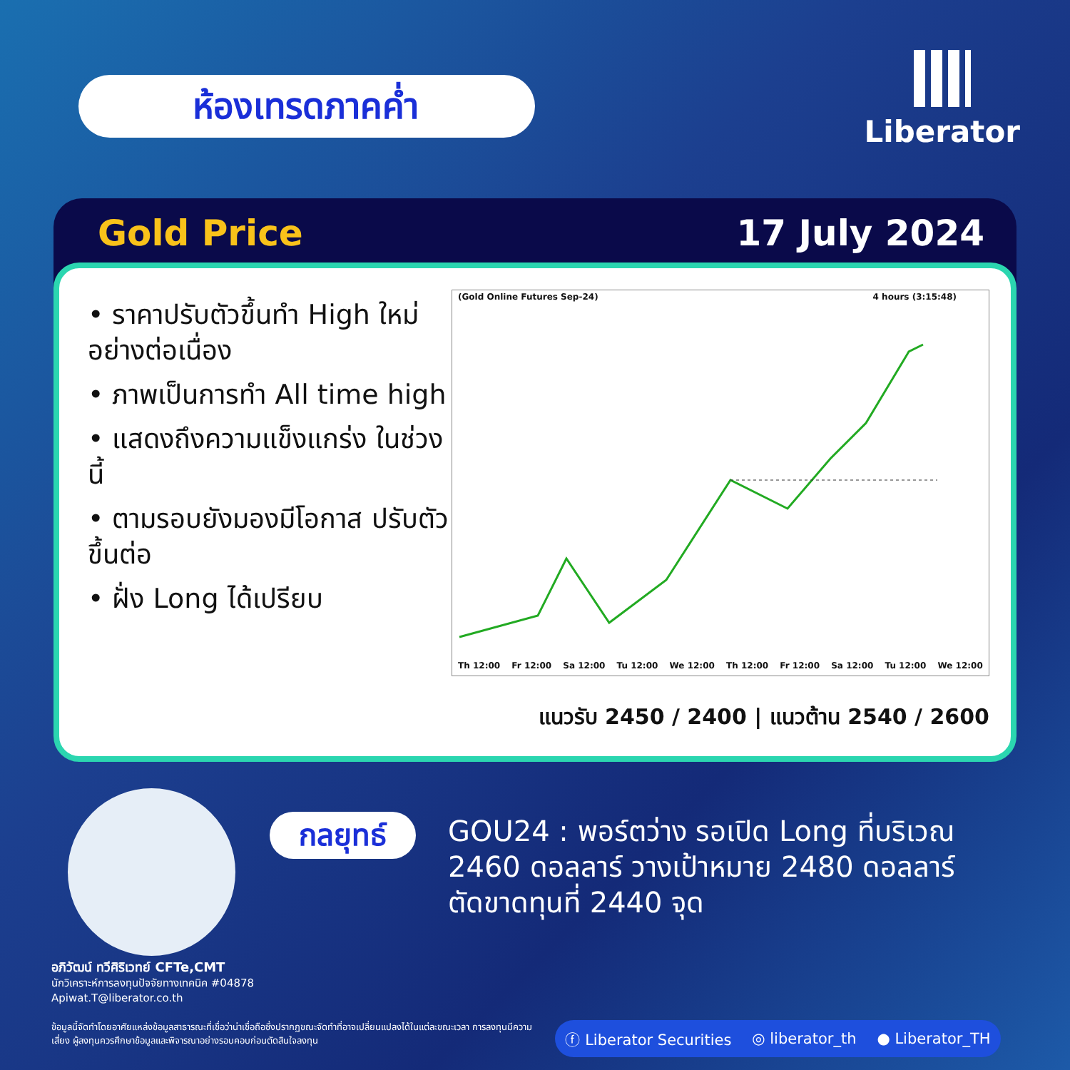ห้องเทรดภาคค่ำ
Liberator
Gold Price 17 July 2024
• ราคาปรับตัวขึ้นทำ High ใหม่ อย่างต่อเนื่อง
• ภาพเป็นการทำ All time high
• แสดงถึงความแข็งแกร่ง ในช่วงนี้
• ตามรอบยังมองมีโอกาส ปรับตัวขึ้นต่อ
• ฝั่ง Long ได้เปรียบ
(Gold Online Futures Sep-24) 4 hours (3:15:48)
Th 12:00 Fr 12:00 Sa 12:00 Tu 12:00 We 12:00 Th 12:00 Fr 12:00 Sa 12:00 Tu 12:00 We 12:00
แนวรับ 2450 / 2400 | แนวต้าน 2540 / 2600
อภิวัฒน์ ทวีศิริเวทย์ CFTe,CMT
นักวิเคราะห์การลงทุนปัจจัยทางเทคนิค #04878
Apiwat.T@liberator.co.th
กลยุทธ์
GOU24 : พอร์ตว่าง รอเปิด Long ที่บริเวณ
2460 ดอลลาร์ วางเป้าหมาย 2480 ดอลลาร์
ตัดขาดทุนที่ 2440 จุด
ข้อมูลนี้จัดทำโดยอาศัยแหล่งข้อมูลสาธารณะที่เชื่อว่าน่าเชื่อถือซึ่งปรากฏขณะจัดทำที่อาจเปลี่ยนแปลงได้ในแต่ละขณะเวลา การลงทุนมีความเสี่ยง ผู้ลงทุนควรศึกษาข้อมูลและพิจารณาอย่างรอบคอบก่อนตัดสินใจลงทุน
ⓕ Liberator Securities ◎ liberator_th ● Liberator_TH